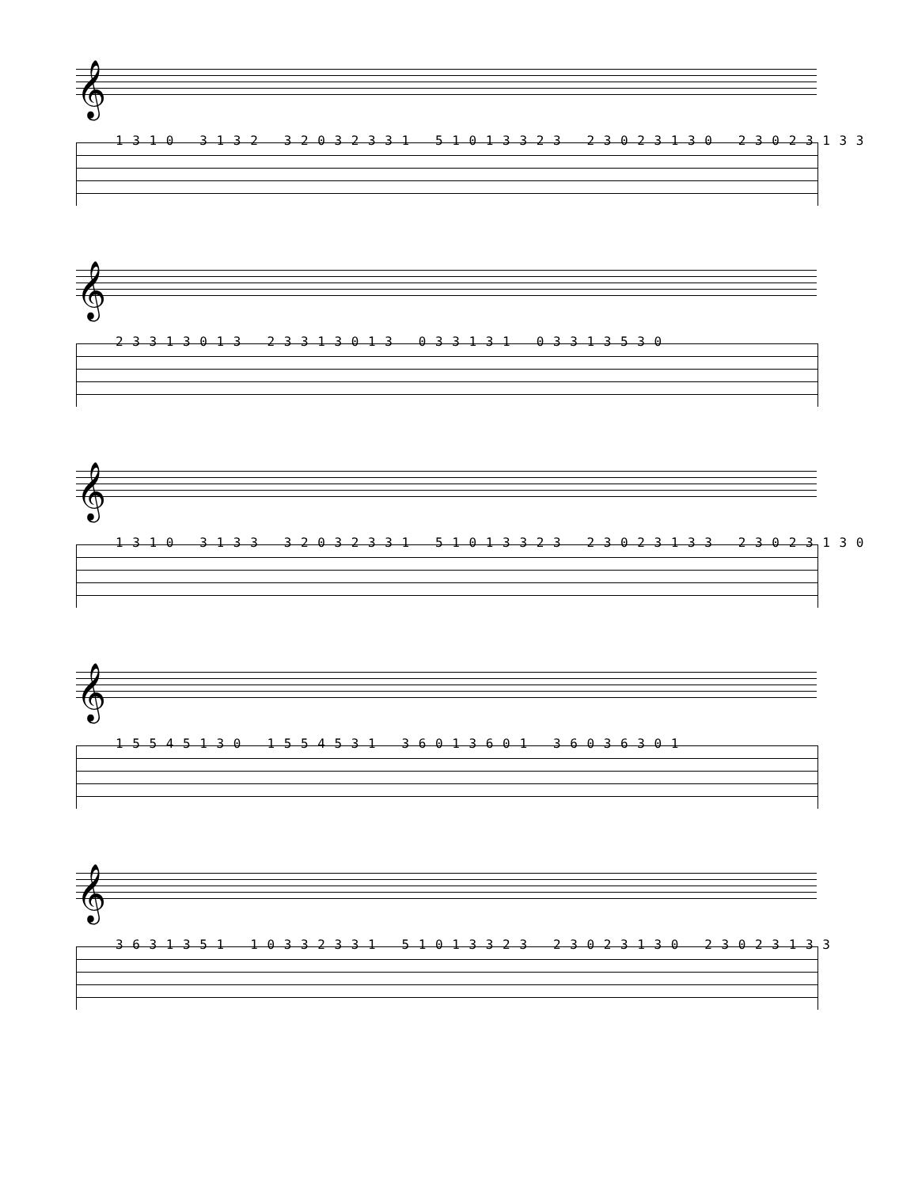𝄞
1 3 1 0 3 1 3 2 3 2 0 3 2 3 3 1 5 1 0 1 3 3 2 3 2 3 0 2 3 1 3 0 2 3 0 2 3 1 3 3
𝄞
2 3 3 1 3 0 1 3 2 3 3 1 3 0 1 3 0 3 3 1 3 1 0 3 3 1 3 5 3 0
𝄞
1 3 1 0 3 1 3 3 3 2 0 3 2 3 3 1 5 1 0 1 3 3 2 3 2 3 0 2 3 1 3 3 2 3 0 2 3 1 3 0
𝄞
1 5 5 4 5 1 3 0 1 5 5 4 5 3 1 3 6 0 1 3 6 0 1 3 6 0 3 6 3 0 1
𝄞
3 6 3 1 3 5 1 1 0 3 3 2 3 3 1 5 1 0 1 3 3 2 3 2 3 0 2 3 1 3 0 2 3 0 2 3 1 3 3